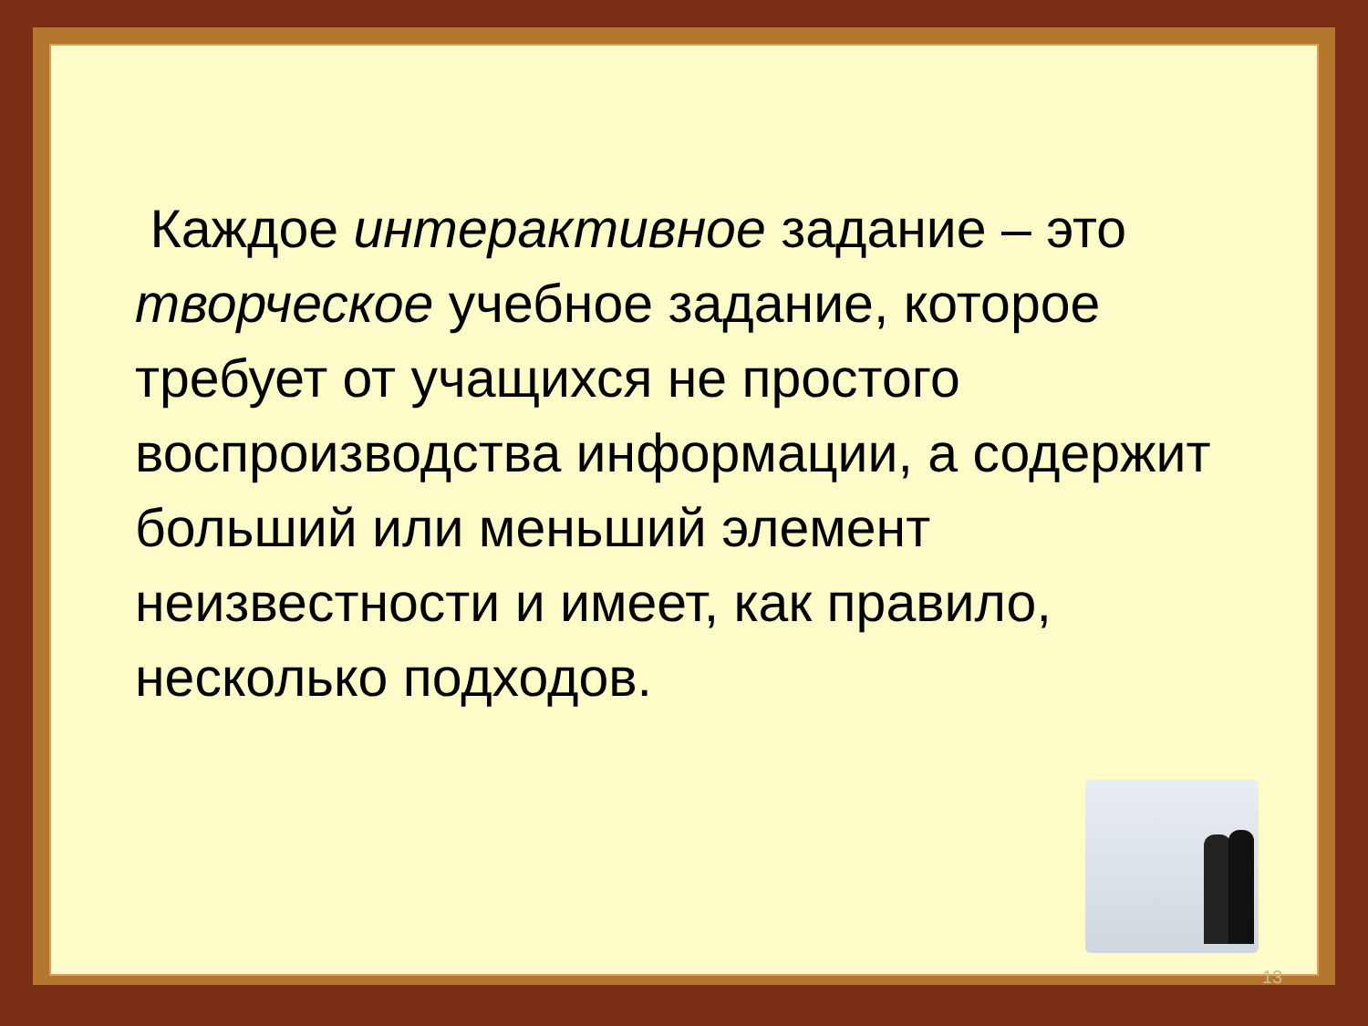Каждое интерактивное задание – это творческое учебное задание, которое требует от учащихся не простого воспроизводства информации, а содержит больший или меньший элемент неизвестности и имеет, как правило, несколько подходов.
13